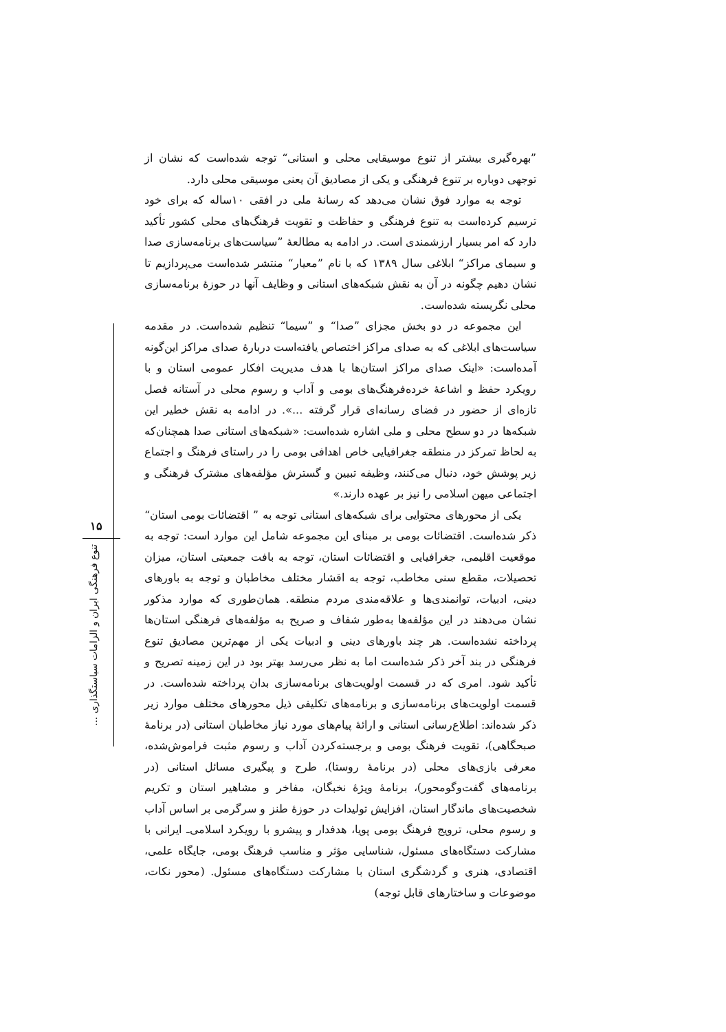”بهره‌گیری بیشتر از تنوع موسیقایی محلی و استانی“ توجه شده‌است که نشان از توجهی دوباره بر تنوع فرهنگی و یکی از مصادیق آن یعنی موسیقی محلی دارد.
توجه به موارد فوق نشان می‌دهد که رسانهٔ ملی در افقی ۱۰ساله که برای خود ترسیم کرده‌است به تنوع فرهنگی و حفاظت و تقویت فرهنگ‌های محلی کشور تأکید دارد که امر بسیار ارزشمندی است. در ادامه به مطالعهٔ ”سیاست‌های برنامه‌سازی صدا و سیمای مراکز“ ابلاغی سال ۱۳۸۹ که با نام ”معیار“ منتشر شده‌است می‌پردازیم تا نشان دهیم چگونه در آن به نقش شبکه‌های استانی و وظایف آنها در حوزهٔ برنامه‌سازی محلی نگریسته شده‌است.
این مجموعه در دو بخش مجزای ”صدا“ و ”سیما“ تنظیم شده‌است. در مقدمه سیاست‌های ابلاغی که به صدای مراکز اختصاص یافته‌است دربارهٔ صدای مراکز این‌گونه آمده‌است: «اینک صدای مراکز استان‌ها با هدف مدیریت افکار عمومی استان و با رویکرد حفظ و اشاعهٔ خرده‌فرهنگ‌های بومی و آداب و رسوم محلی در آستانه فصل تازه‌ای از حضور در فضای رسانه‌ای قرار گرفته ...». در ادامه به نقش خطیر این شبکه‌ها در دو سطح محلی و ملی اشاره شده‌است: «شبکه‌های استانی صدا همچنان‌که به لحاظ تمرکز در منطقه جغرافیایی خاص اهدافی بومی را در راستای فرهنگ و اجتماع زیر پوشش خود، دنبال می‌کنند، وظیفه تبیین و گسترش مؤلفه‌های مشترک فرهنگی و اجتماعی میهن اسلامی را نیز بر عهده دارند.»
یکی از محورهای محتوایی برای شبکه‌های استانی توجه به ” اقتضائات بومی استان“ ذکر شده‌است. اقتضائات بومی بر مبنای این مجموعه شامل این موارد است: توجه به موقعیت اقلیمی، جغرافیایی و اقتضائات استان، توجه به بافت جمعیتی استان، میزان تحصیلات، مقطع سنی مخاطب، توجه به اقشار مختلف مخاطبان و توجه به باورهای دینی، ادبیات، توانمندی‌ها و علاقه‌مندی مردم منطقه. همان‌طوری که موارد مذکور نشان می‌دهند در این مؤلفه‌ها به‌طور شفاف و صریح به مؤلفه‌های فرهنگی استان‌ها پرداخته نشده‌است. هر چند باورهای دینی و ادبیات یکی از مهم‌ترین مصادیق تنوع فرهنگی در بند آخر ذکر شده‌است اما به نظر می‌رسد بهتر بود در این زمینه تصریح و تأکید شود. امری که در قسمت اولویت‌های برنامه‌سازی بدان پرداخته شده‌است. در قسمت اولویت‌های برنامه‌سازی و برنامه‌های تکلیفی ذیل محورهای مختلف موارد زیر ذکر شده‌اند: اطلاع‌رسانی استانی و ارائهٔ پیام‌های مورد نیاز مخاطبان استانی (در برنامهٔ صبحگاهی)، تقویت فرهنگ بومی و برجسته‌کردن آداب و رسوم مثبت فراموش‌شده، معرفی بازی‌های محلی (در برنامهٔ روستا)، طرح و پیگیری مسائل استانی (در برنامه‌های گفت‌وگومحور)، برنامهٔ ویژهٔ نخبگان، مفاخر و مشاهیر استان و تکریم شخصیت‌های ماندگار استان، افزایش تولیدات در حوزهٔ طنز و سرگرمی بر اساس آداب و رسوم محلی، ترویج فرهنگ بومی پویا، هدفدار و پیشرو با رویکرد اسلامی‌ـ ایرانی با مشارکت دستگاه‌های مسئول، شناسایی مؤثر و مناسب فرهنگ بومی، جایگاه علمی، اقتصادی، هنری و گردشگری استان با مشارکت دستگاه‌های مسئول. (محور نکات، موضوعات و ساختارهای قابل توجه)
۱۵
تنوع فرهنگی ایران و الزامات سیاستگذاری ...